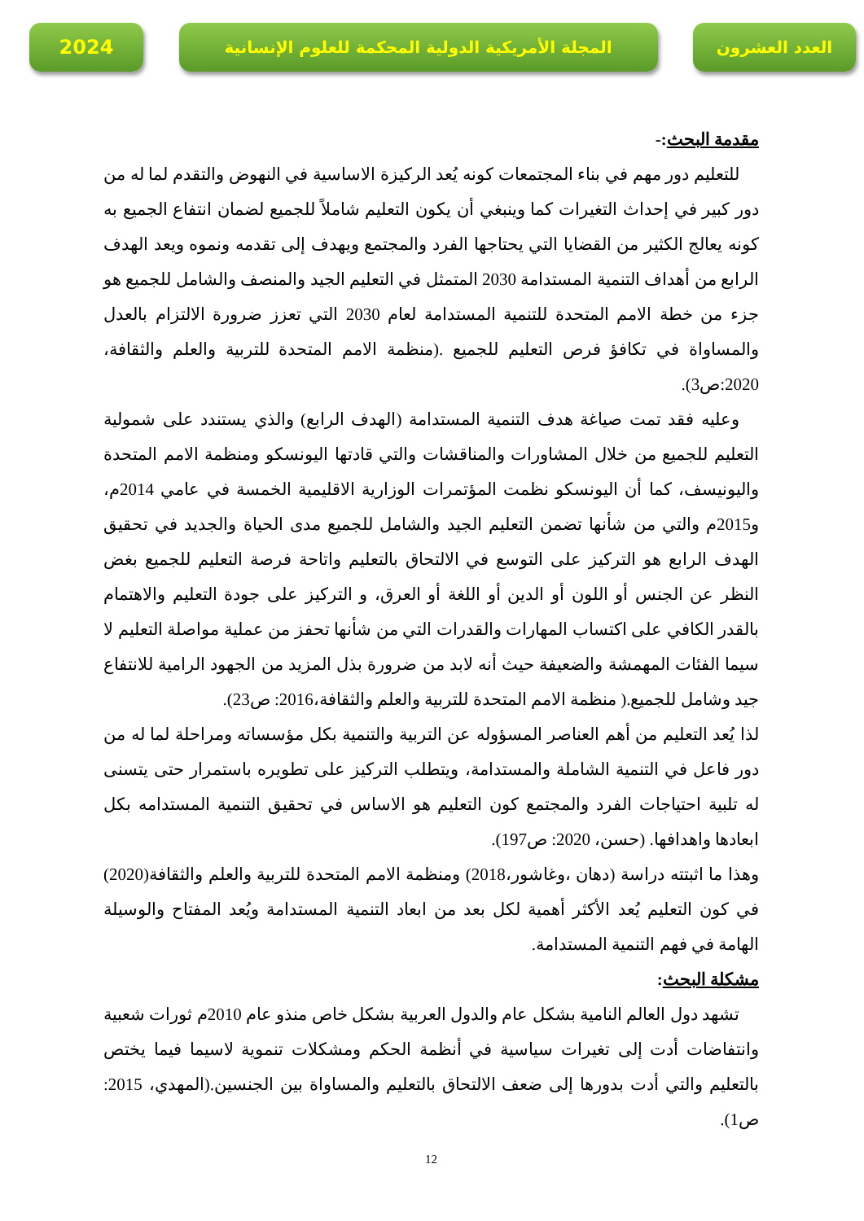2024
المجلة الأمريكية الدولية المحكمة للعلوم الإنسانية العدد العشرون
مقدمة البحث:-
للتعليم دور مهم في بناء المجتمعات كونه يُعد الركيزة الاساسية في النهوض والتقدم لما له من دور كبير في إحداث التغيرات كما وينبغي أن يكون التعليم شاملاً للجميع لضمان انتفاع الجميع به كونه يعالج الكثير من القضايا التي يحتاجها الفرد والمجتمع ويهدف إلى تقدمه ونموه ويعد الهدف الرابع من أهداف التنمية المستدامة 2030 المتمثل في التعليم الجيد والمنصف والشامل للجميع هو جزء من خطة الامم المتحدة للتنمية المستدامة لعام 2030 التي تعزز ضرورة الالتزام بالعدل والمساواة في تكافؤ فرص التعليم للجميع .(منظمة الامم المتحدة للتربية والعلم والثقافة، 2020:ص3).
وعليه فقد تمت صياغة هدف التنمية المستدامة (الهدف الرابع) والذي يستندد على شمولية التعليم للجميع من خلال المشاورات والمناقشات والتي قادتها اليونسكو ومنظمة الامم المتحدة واليونيسف، كما أن اليونسكو نظمت المؤتمرات الوزارية الاقليمية الخمسة في عامي 2014م، و2015م والتي من شأنها تضمن التعليم الجيد والشامل للجميع مدى الحياة والجديد في تحقيق الهدف الرابع هو التركيز على التوسع في الالتحاق بالتعليم واتاحة فرصة التعليم للجميع بغض النظر عن الجنس أو اللون أو الدين أو اللغة أو العرق، و التركيز على جودة التعليم والاهتمام بالقدر الكافي على اكتساب المهارات والقدرات التي من شأنها تحفز من عملية مواصلة التعليم لا سيما الفئات المهمشة والضعيفة حيث أنه لابد من ضرورة بذل المزيد من الجهود الرامية للانتفاع جيد وشامل للجميع.( منظمة الامم المتحدة للتربية والعلم والثقافة،2016: ص23).
لذا يُعد التعليم من أهم العناصر المسؤوله عن التربية والتنمية بكل مؤسساته ومراحلة لما له من دور فاعل في التنمية الشاملة والمستدامة، ويتطلب التركيز على تطويره باستمرار حتى يتسنى له تلبية احتياجات الفرد والمجتمع كون التعليم هو الاساس في تحقيق التنمية المستدامه بكل ابعادها واهدافها. (حسن، 2020: ص197).
وهذا ما اثبتته دراسة (دهان ،وغاشور،2018) ومنظمة الامم المتحدة للتربية والعلم والثقافة(2020) في كون التعليم يُعد الأكثر أهمية لكل بعد من ابعاد التنمية المستدامة ويُعد المفتاح والوسيلة الهامة في فهم التنمية المستدامة.
مشكلة البحث:
تشهد دول العالم النامية بشكل عام والدول العربية بشكل خاص منذو عام 2010م ثورات شعبية وانتفاضات أدت إلى تغيرات سياسية في أنظمة الحكم ومشكلات تنموية لاسيما فيما يختص بالتعليم والتي أدت بدورها إلى ضعف الالتحاق بالتعليم والمساواة بين الجنسين.(المهدي، 2015: ص1).
12